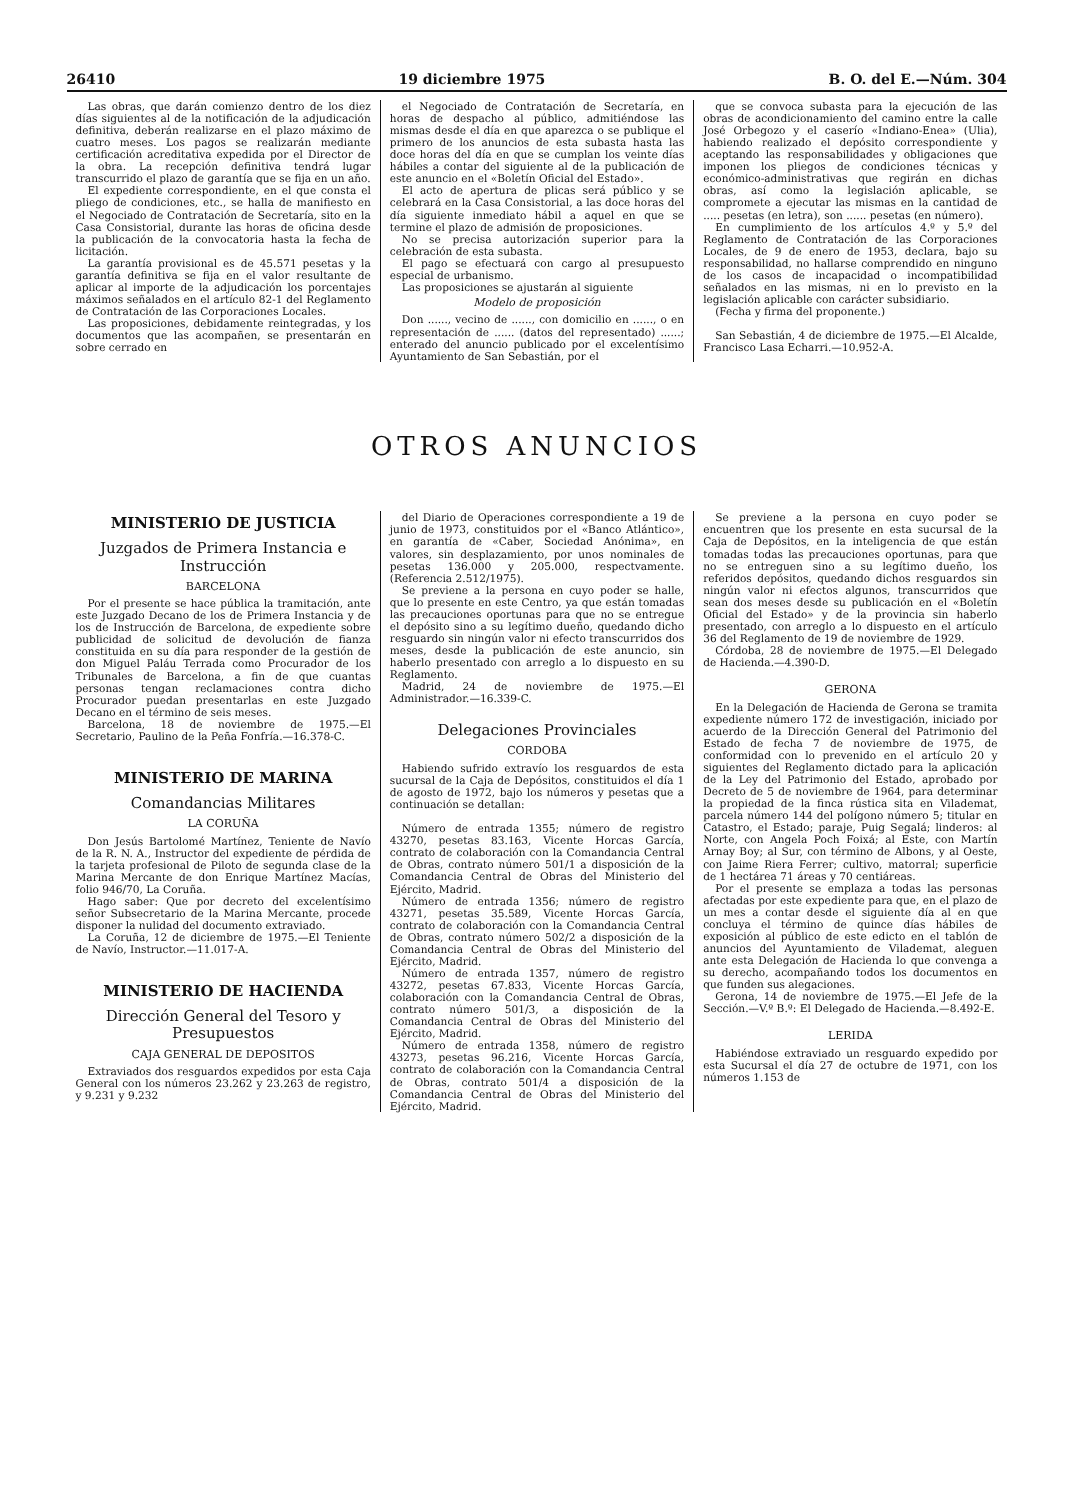26410 19 diciembre 1975 B. O. del E.—Núm. 304
Las obras, que darán comienzo dentro de los diez días siguientes al de la notificación de la adjudicación definitiva, deberán realizarse en el plazo máximo de cuatro meses. Los pagos se realizarán mediante certificación acreditativa expedida por el Director de la obra. La recepción definitiva tendrá lugar transcurrido el plazo de garantía que se fija en un año.
El expediente correspondiente, en el que consta el pliego de condiciones, etc., se halla de manifiesto en el Negociado de Contratación de Secretaría, sito en la Casa Consistorial, durante las horas de oficina desde la publicación de la convocatoria hasta la fecha de licitación.
La garantía provisional es de 45.571 pesetas y la garantía definitiva se fija en el valor resultante de aplicar al importe de la adjudicación los porcentajes máximos señalados en el artículo 82-1 del Reglamento de Contratación de las Corporaciones Locales.
Las proposiciones, debidamente reintegradas, y los documentos que las acompañen, se presentarán en sobre cerrado en
el Negociado de Contratación de Secretaría, en horas de despacho al público, admitiéndose las mismas desde el día en que aparezca o se publique el primero de los anuncios de esta subasta hasta las doce horas del día en que se cumplan los veinte días hábiles a contar del siguiente al de la publicación de este anuncio en el «Boletín Oficial del Estado».
El acto de apertura de plicas será público y se celebrará en la Casa Consistorial, a las doce horas del día siguiente inmediato hábil a aquel en que se termine el plazo de admisión de proposiciones.
No se precisa autorización superior para la celebración de esta subasta.
El pago se efectuará con cargo al presupuesto especial de urbanismo.
Las proposiciones se ajustarán al siguiente
Modelo de proposición
Don ......, vecino de ......, con domicilio en ......, o en representación de ...... (datos del representado) ......; enterado del anuncio publicado por el excelentísimo Ayuntamiento de San Sebastián, por el
que se convoca subasta para la ejecución de las obras de acondicionamiento del camino entre la calle José Orbegozo y el caserío «Indiano-Enea» (Ulia), habiendo realizado el depósito correspondiente y aceptando las responsabilidades y obligaciones que imponen los pliegos de condiciones técnicas y económico-administrativas que regirán en dichas obras, así como la legislación aplicable, se compromete a ejecutar las mismas en la cantidad de ..... pesetas (en letra), son ...... pesetas (en número).
En cumplimiento de los artículos 4.º y 5.º del Reglamento de Contratación de las Corporaciones Locales, de 9 de enero de 1953, declara, bajo su responsabilidad, no hallarse comprendido en ninguno de los casos de incapacidad o incompatibilidad señalados en las mismas, ni en lo previsto en la legislación aplicable con carácter subsidiario.
(Fecha y firma del proponente.)
San Sebastián, 4 de diciembre de 1975.—El Alcalde, Francisco Lasa Echarri.—10.952-A.
OTROS ANUNCIOS
MINISTERIO DE JUSTICIA
Juzgados de Primera Instancia e Instrucción
BARCELONA
Por el presente se hace pública la tramitación, ante este Juzgado Decano de los de Primera Instancia y de los de Instrucción de Barcelona, de expediente sobre publicidad de solicitud de devolución de fianza constituida en su día para responder de la gestión de don Miguel Paláu Terrada como Procurador de los Tribunales de Barcelona, a fin de que cuantas personas tengan reclamaciones contra dicho Procurador puedan presentarlas en este Juzgado Decano en el término de seis meses.
Barcelona, 18 de noviembre de 1975.—El Secretario, Paulino de la Peña Fonfría.—16.378-C.
MINISTERIO DE MARINA
Comandancias Militares
LA CORUÑA
Don Jesús Bartolomé Martínez, Teniente de Navío de la R. N. A., Instructor del expediente de pérdida de la tarjeta profesional de Piloto de segunda clase de la Marina Mercante de don Enrique Martínez Macías, folio 946/70, La Coruña.
Hago saber: Que por decreto del excelentísimo señor Subsecretario de la Marina Mercante, procede disponer la nulidad del documento extraviado.
La Coruña, 12 de diciembre de 1975.—El Teniente de Navío, Instructor.—11.017-A.
MINISTERIO DE HACIENDA
Dirección General del Tesoro y Presupuestos
CAJA GENERAL DE DEPOSITOS
Extraviados dos resguardos expedidos por esta Caja General con los números 23.262 y 23.263 de registro, y 9.231 y 9.232
del Diario de Operaciones correspondiente a 19 de junio de 1973, constituidos por el «Banco Atlántico», en garantía de «Caber, Sociedad Anónima», en valores, sin desplazamiento, por unos nominales de pesetas 136.000 y 205.000, respectvamente. (Referencia 2.512/1975).
Se previene a la persona en cuyo poder se halle, que lo presente en este Centro, ya que están tomadas las precauciones oportunas para que no se entregue el depósito sino a su legítimo dueño, quedando dicho resguardo sin ningún valor ni efecto transcurridos dos meses, desde la publicación de este anuncio, sin haberlo presentado con arreglo a lo dispuesto en su Reglamento.
Madrid, 24 de noviembre de 1975.—El Administrador.—16.339-C.
Delegaciones Provinciales
CORDOBA
Habiendo sufrido extravío los resguardos de esta sucursal de la Caja de Depósitos, constituidos el día 1 de agosto de 1972, bajo los números y pesetas que a continuación se detallan:
Número de entrada 1355; número de registro 43270, pesetas 83.163, Vicente Horcas García, contrato de colaboración con la Comandancia Central de Obras, contrato número 501/1 a disposición de la Comandancia Central de Obras del Ministerio del Ejército, Madrid.
Número de entrada 1356; número de registro 43271, pesetas 35.589, Vicente Horcas García, contrato de colaboración con la Comandancia Central de Obras, contrato número 502/2 a disposición de la Comandancia Central de Obras del Ministerio del Ejército, Madrid.
Número de entrada 1357, número de registro 43272, pesetas 67.833, Vicente Horcas García, colaboración con la Comandancia Central de Obras, contrato número 501/3, a disposición de la Comandancia Central de Obras del Ministerio del Ejército, Madrid.
Número de entrada 1358, número de registro 43273, pesetas 96.216, Vicente Horcas García, contrato de colaboración con la Comandancia Central de Obras, contrato 501/4 a disposición de la Comandancia Central de Obras del Ministerio del Ejército, Madrid.
Se previene a la persona en cuyo poder se encuentren que los presente en esta sucursal de la Caja de Depósitos, en la inteligencia de que están tomadas todas las precauciones oportunas, para que no se entreguen sino a su legítimo dueño, los referidos depósitos, quedando dichos resguardos sin ningún valor ni efectos algunos, transcurridos que sean dos meses desde su publicación en el «Boletín Oficial del Estado» y de la provincia sin haberlo presentado, con arreglo a lo dispuesto en el artículo 36 del Reglamento de 19 de noviembre de 1929.
Córdoba, 28 de noviembre de 1975.—El Delegado de Hacienda.—4.390-D.
GERONA
En la Delegación de Hacienda de Gerona se tramita expediente número 172 de investigación, iniciado por acuerdo de la Dirección General del Patrimonio del Estado de fecha 7 de noviembre de 1975, de conformidad con lo prevenido en el artículo 20 y siguientes del Reglamento dictado para la aplicación de la Ley del Patrimonio del Estado, aprobado por Decreto de 5 de noviembre de 1964, para determinar la propiedad de la finca rústica sita en Vilademat, parcela número 144 del polígono número 5; titular en Catastro, el Estado; paraje, Puig Segalá; linderos: al Norte, con Angela Poch Foixá; al Este, con Martín Arnay Boy; al Sur, con término de Albons, y al Oeste, con Jaime Riera Ferrer; cultivo, matorral; superficie de 1 hectárea 71 áreas y 70 centiáreas.
Por el presente se emplaza a todas las personas afectadas por este expediente para que, en el plazo de un mes a contar desde el siguiente día al en que concluya el término de quince días hábiles de exposición al público de este edicto en el tablón de anuncios del Ayuntamiento de Vilademat, aleguen ante esta Delegación de Hacienda lo que convenga a su derecho, acompañando todos los documentos en que funden sus alegaciones.
Gerona, 14 de noviembre de 1975.—El Jefe de la Sección.—V.º B.º: El Delegado de Hacienda.—8.492-E.
LERIDA
Habiéndose extraviado un resguardo expedido por esta Sucursal el día 27 de octubre de 1971, con los números 1.153 de